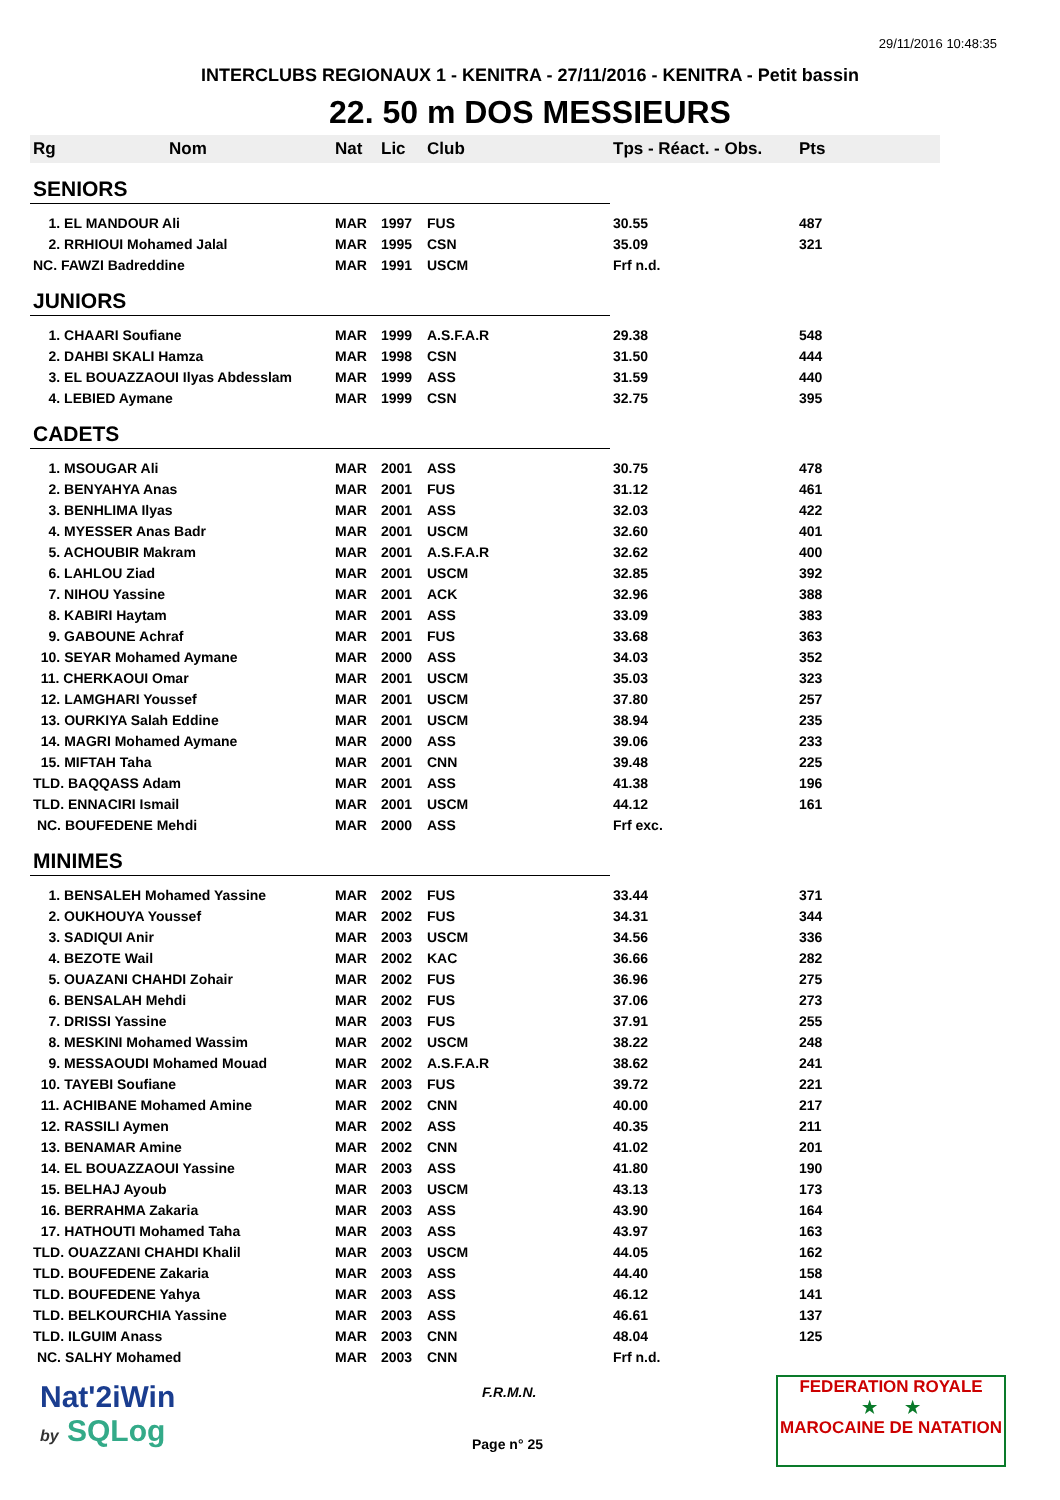29/11/2016 10:48:35
INTERCLUBS REGIONAUX 1 - KENITRA - 27/11/2016 - KENITRA - Petit bassin
22. 50 m DOS MESSIEURS
| Rg | Nom | Nat | Lic | Club | Tps - Réact. - Obs. | Pts |
| --- | --- | --- | --- | --- | --- | --- |
| SENIORS | | | | | | |
| 1. EL MANDOUR Ali | | MAR | 1997 | FUS | 30.55 | 487 |
| 2. RRHIOUI Mohamed Jalal | | MAR | 1995 | CSN | 35.09 | 321 |
| NC. FAWZI Badreddine | | MAR | 1991 | USCM | Frf n.d. | |
| JUNIORS | | | | | | |
| 1. CHAARI Soufiane | | MAR | 1999 | A.S.F.A.R | 29.38 | 548 |
| 2. DAHBI SKALI Hamza | | MAR | 1998 | CSN | 31.50 | 444 |
| 3. EL BOUAZZAOUI Ilyas Abdesslam | | MAR | 1999 | ASS | 31.59 | 440 |
| 4. LEBIED Aymane | | MAR | 1999 | CSN | 32.75 | 395 |
| CADETS | | | | | | |
| 1. MSOUGAR Ali | | MAR | 2001 | ASS | 30.75 | 478 |
| 2. BENYAHYA Anas | | MAR | 2001 | FUS | 31.12 | 461 |
| 3. BENHLIMA Ilyas | | MAR | 2001 | ASS | 32.03 | 422 |
| 4. MYESSER Anas Badr | | MAR | 2001 | USCM | 32.60 | 401 |
| 5. ACHOUBIR Makram | | MAR | 2001 | A.S.F.A.R | 32.62 | 400 |
| 6. LAHLOU Ziad | | MAR | 2001 | USCM | 32.85 | 392 |
| 7. NIHOU Yassine | | MAR | 2001 | ACK | 32.96 | 388 |
| 8. KABIRI Haytam | | MAR | 2001 | ASS | 33.09 | 383 |
| 9. GABOUNE Achraf | | MAR | 2001 | FUS | 33.68 | 363 |
| 10. SEYAR Mohamed Aymane | | MAR | 2000 | ASS | 34.03 | 352 |
| 11. CHERKAOUI Omar | | MAR | 2001 | USCM | 35.03 | 323 |
| 12. LAMGHARI Youssef | | MAR | 2001 | USCM | 37.80 | 257 |
| 13. OURKIYA Salah Eddine | | MAR | 2001 | USCM | 38.94 | 235 |
| 14. MAGRI Mohamed Aymane | | MAR | 2000 | ASS | 39.06 | 233 |
| 15. MIFTAH Taha | | MAR | 2001 | CNN | 39.48 | 225 |
| TLD. BAQQASS Adam | | MAR | 2001 | ASS | 41.38 | 196 |
| TLD. ENNACIRI Ismail | | MAR | 2001 | USCM | 44.12 | 161 |
| NC. BOUFEDENE Mehdi | | MAR | 2000 | ASS | Frf exc. | |
| MINIMES | | | | | | |
| 1. BENSALEH Mohamed Yassine | | MAR | 2002 | FUS | 33.44 | 371 |
| 2. OUKHOUYA Youssef | | MAR | 2002 | FUS | 34.31 | 344 |
| 3. SADIQUI Anir | | MAR | 2003 | USCM | 34.56 | 336 |
| 4. BEZOTE Wail | | MAR | 2002 | KAC | 36.66 | 282 |
| 5. OUAZANI CHAHDI Zohair | | MAR | 2002 | FUS | 36.96 | 275 |
| 6. BENSALAH Mehdi | | MAR | 2002 | FUS | 37.06 | 273 |
| 7. DRISSI Yassine | | MAR | 2003 | FUS | 37.91 | 255 |
| 8. MESKINI Mohamed Wassim | | MAR | 2002 | USCM | 38.22 | 248 |
| 9. MESSAOUDI Mohamed Mouad | | MAR | 2002 | A.S.F.A.R | 38.62 | 241 |
| 10. TAYEBI Soufiane | | MAR | 2003 | FUS | 39.72 | 221 |
| 11. ACHIBANE Mohamed Amine | | MAR | 2002 | CNN | 40.00 | 217 |
| 12. RASSILI Aymen | | MAR | 2002 | ASS | 40.35 | 211 |
| 13. BENAMAR Amine | | MAR | 2002 | CNN | 41.02 | 201 |
| 14. EL BOUAZZAOUI Yassine | | MAR | 2003 | ASS | 41.80 | 190 |
| 15. BELHAJ Ayoub | | MAR | 2003 | USCM | 43.13 | 173 |
| 16. BERRAHMA Zakaria | | MAR | 2003 | ASS | 43.90 | 164 |
| 17. HATHOUTI Mohamed Taha | | MAR | 2003 | ASS | 43.97 | 163 |
| TLD. OUAZZANI CHAHDI Khalil | | MAR | 2003 | USCM | 44.05 | 162 |
| TLD. BOUFEDENE Zakaria | | MAR | 2003 | ASS | 44.40 | 158 |
| TLD. BOUFEDENE Yahya | | MAR | 2003 | ASS | 46.12 | 141 |
| TLD. BELKOURCHIA Yassine | | MAR | 2003 | ASS | 46.61 | 137 |
| TLD. ILGUIM Anass | | MAR | 2003 | CNN | 48.04 | 125 |
| NC. SALHY Mohamed | | MAR | 2003 | CNN | Frf n.d. | |
Nat'2iWin
by SQLog
F.R.M.N.
Page n° 25
FEDERATION ROYALE
★ ★
MAROCAINE DE NATATION